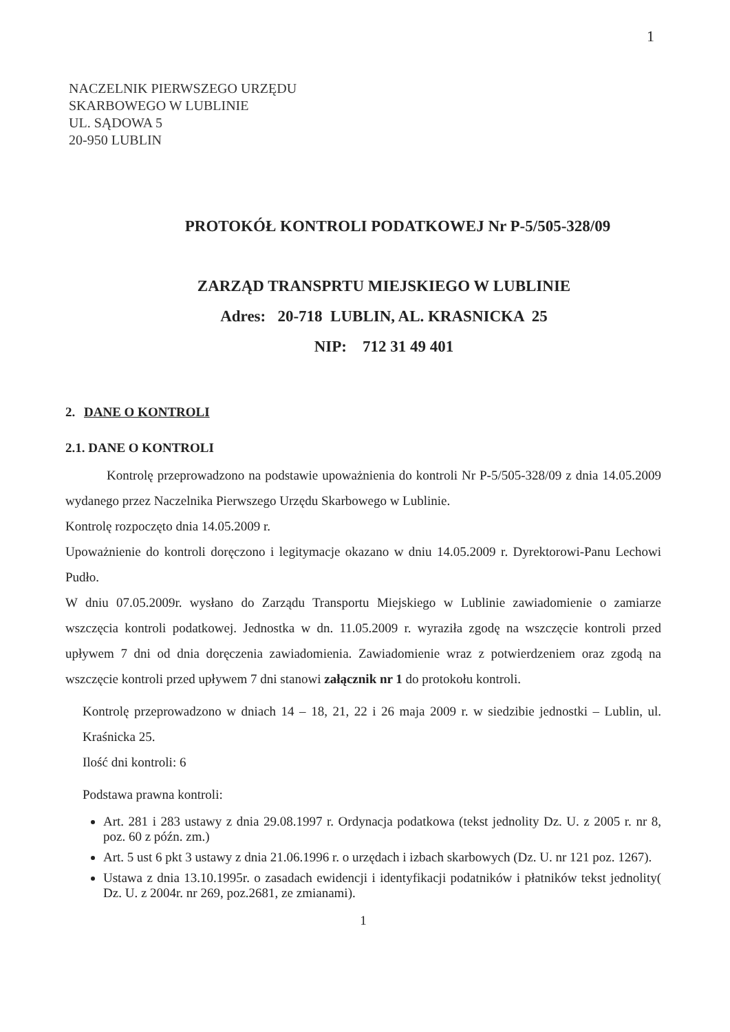1
NACZELNIK PIERWSZEGO URZĘDU
SKARBOWEGO W LUBLINIE
UL. SĄDOWA 5
20-950 LUBLIN
PROTOKÓŁ KONTROLI PODATKOWEJ Nr P-5/505-328/09
ZARZĄD TRANSPRTU MIEJSKIEGO W LUBLINIE
Adres: 20-718 LUBLIN, AL. KRASNICKA 25
NIP: 712 31 49 401
2. DANE O KONTROLI
2.1. DANE O KONTROLI
Kontrolę przeprowadzono na podstawie upoważnienia do kontroli Nr P-5/505-328/09 z dnia 14.05.2009 wydanego przez Naczelnika Pierwszego Urzędu Skarbowego w Lublinie.
Kontrolę rozpoczęto dnia 14.05.2009 r.
Upoważnienie do kontroli doręczono i legitymacje okazano w dniu 14.05.2009 r. Dyrektorowi-Panu Lechowi Pudło.
W dniu 07.05.2009r. wysłano do Zarządu Transportu Miejskiego w Lublinie zawiadomienie o zamiarze wszczęcia kontroli podatkowej. Jednostka w dn. 11.05.2009 r. wyraziła zgodę na wszczęcie kontroli przed upływem 7 dni od dnia doręczenia zawiadomienia. Zawiadomienie wraz z potwierdzeniem oraz zgodą na wszczęcie kontroli przed upływem 7 dni stanowi załącznik nr 1 do protokołu kontroli.
Kontrolę przeprowadzono w dniach 14 – 18, 21, 22 i 26 maja 2009 r. w siedzibie jednostki – Lublin, ul. Kraśnicka 25.
Ilość dni kontroli: 6
Podstawa prawna kontroli:
Art. 281 i 283 ustawy z dnia 29.08.1997 r. Ordynacja podatkowa (tekst jednolity Dz. U. z 2005 r. nr 8, poz. 60 z późn. zm.)
Art. 5 ust 6 pkt 3 ustawy z dnia 21.06.1996 r. o urzędach i izbach skarbowych (Dz. U. nr 121 poz. 1267).
Ustawa z dnia 13.10.1995r. o zasadach ewidencji i identyfikacji podatników i płatników tekst jednolity( Dz. U. z 2004r. nr 269, poz.2681, ze zmianami).
1